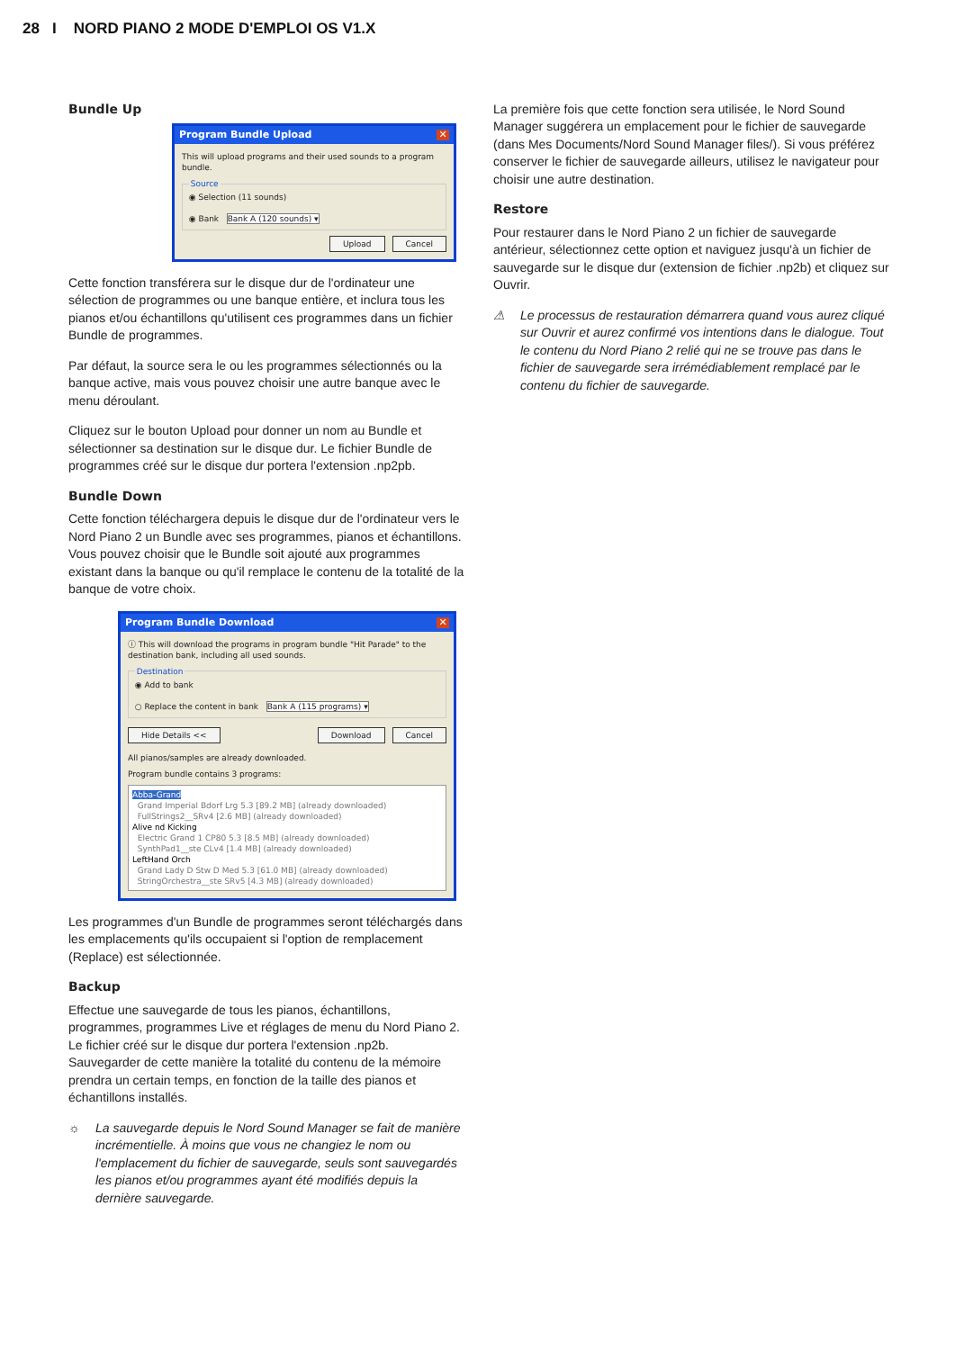28 I NORD PIANO 2 MODE D'EMPLOI OS V1.X
Bundle Up
Program Bundle Upload ✕
This will upload programs and their used sounds to a program bundle. Source◉ Selection (11 sounds)
◉ Bank Bank A (120 sounds) ▾
Upload Cancel
Cette fonction transférera sur le disque dur de l'ordinateur une sélection de programmes ou une banque entière, et inclura tous les pianos et/ou échantillons qu'utilisent ces programmes dans un fichier Bundle de programmes.
Par défaut, la source sera le ou les programmes sélectionnés ou la banque active, mais vous pouvez choisir une autre banque avec le menu déroulant.
Cliquez sur le bouton Upload pour donner un nom au Bundle et sélectionner sa destination sur le disque dur. Le fichier Bundle de programmes créé sur le disque dur portera l'extension .np2pb.
Bundle Down
Cette fonction téléchargera depuis le disque dur de l'ordinateur vers le Nord Piano 2 un Bundle avec ses programmes, pianos et échantillons. Vous pouvez choisir que le Bundle soit ajouté aux programmes existant dans la banque ou qu'il remplace le contenu de la totalité de la banque de votre choix.
Program Bundle Download ✕
ⓘ This will download the programs in program bundle "Hit Parade" to the destination bank, including all used sounds. Destination◉ Add to bank
○ Replace the content in bank Bank A (115 programs) ▾
Hide Details << Download Cancel
All pianos/samples are already downloaded.
Program bundle contains 3 programs:
Abba-Grand
Grand Imperial Bdorf Lrg 5.3 [89.2 MB] (already downloaded)
FullStrings2__SRv4 [2.6 MB] (already downloaded)
Alive nd Kicking
Electric Grand 1 CP80 5.3 [8.5 MB] (already downloaded)
SynthPad1__ste CLv4 [1.4 MB] (already downloaded)
LeftHand Orch
Grand Lady D Stw D Med 5.3 [61.0 MB] (already downloaded)
StringOrchestra__ste SRv5 [4.3 MB] (already downloaded)
Les programmes d'un Bundle de programmes seront téléchargés dans les emplacements qu'ils occupaient si l'option de remplacement (Replace) est sélectionnée.
Backup
Effectue une sauvegarde de tous les pianos, échantillons, programmes, programmes Live et réglages de menu du Nord Piano 2. Le fichier créé sur le disque dur portera l'extension .np2b. Sauvegarder de cette manière la totalité du contenu de la mémoire prendra un certain temps, en fonction de la taille des pianos et échantillons installés.
☼ La sauvegarde depuis le Nord Sound Manager se fait de manière incrémentielle. À moins que vous ne changiez le nom ou l'emplacement du fichier de sauvegarde, seuls sont sauvegardés les pianos et/ou programmes ayant été modifiés depuis la dernière sauvegarde.
La première fois que cette fonction sera utilisée, le Nord Sound Manager suggérera un emplacement pour le fichier de sauvegarde (dans Mes Documents/Nord Sound Manager files/). Si vous préférez conserver le fichier de sauvegarde ailleurs, utilisez le navigateur pour choisir une autre destination.
Restore
Pour restaurer dans le Nord Piano 2 un fichier de sauvegarde antérieur, sélectionnez cette option et naviguez jusqu'à un fichier de sauvegarde sur le disque dur (extension de fichier .np2b) et cliquez sur Ouvrir.
⚠ Le processus de restauration démarrera quand vous aurez cliqué sur Ouvrir et aurez confirmé vos intentions dans le dialogue. Tout le contenu du Nord Piano 2 relié qui ne se trouve pas dans le fichier de sauvegarde sera irrémédiablement remplacé par le contenu du fichier de sauvegarde.